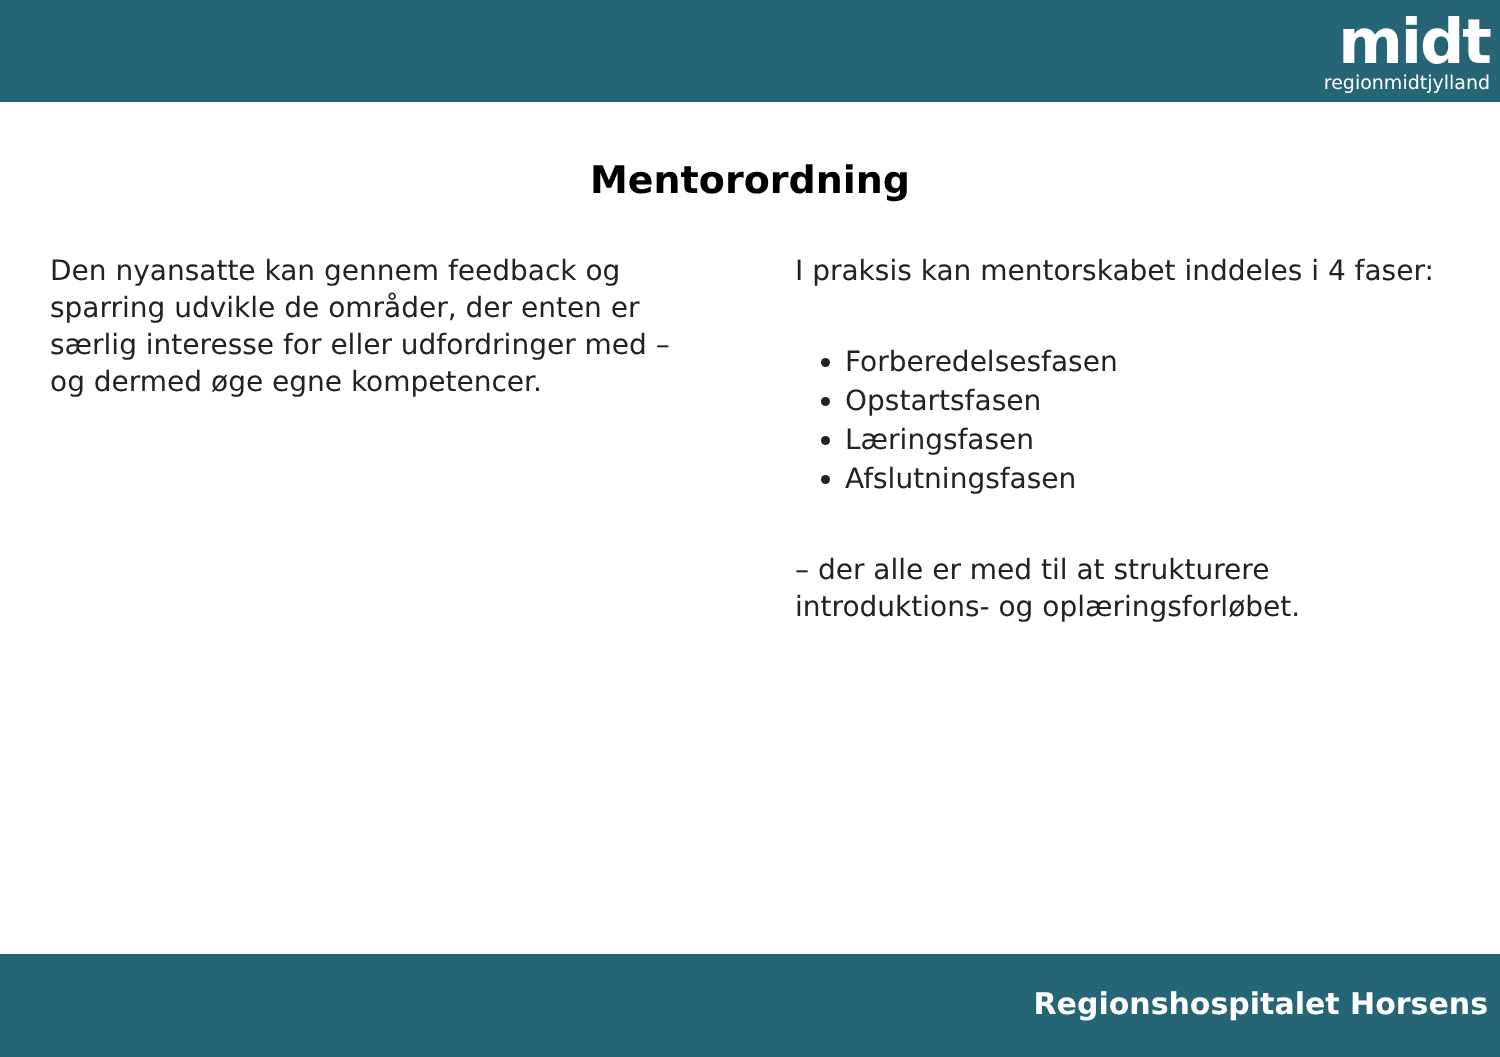midt
regionmidtjylland
Mentorordning
Den nyansatte kan gennem feedback og sparring udvikle de områder, der enten er særlig interesse for eller udfordringer med – og dermed øge egne kompetencer.
I praksis kan mentorskabet inddeles i 4 faser:
Forberedelsesfasen
Opstartsfasen
Læringsfasen
Afslutningsfasen
– der alle er med til at strukturere introduktions- og oplæringsforløbet.
Regionshospitalet Horsens